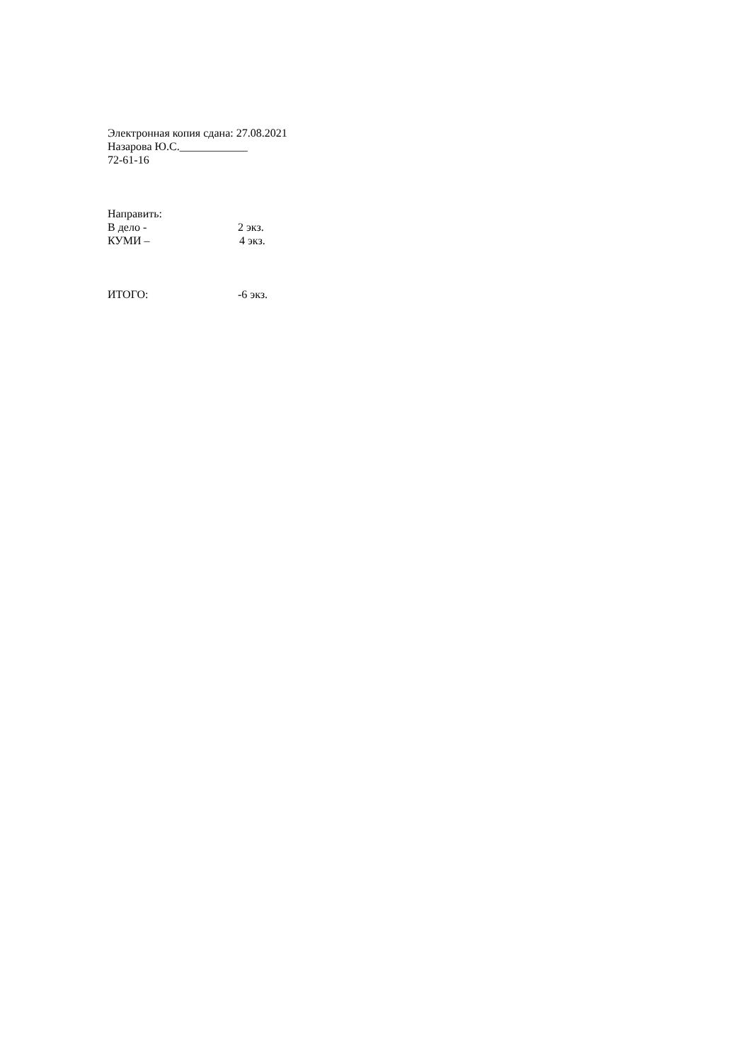Электронная копия сдана: 27.08.2021
Назарова Ю.С.____________
72-61-16
Направить:
В дело - 2 экз.
КУМИ – 4 экз.
ИТОГО: -6 экз.